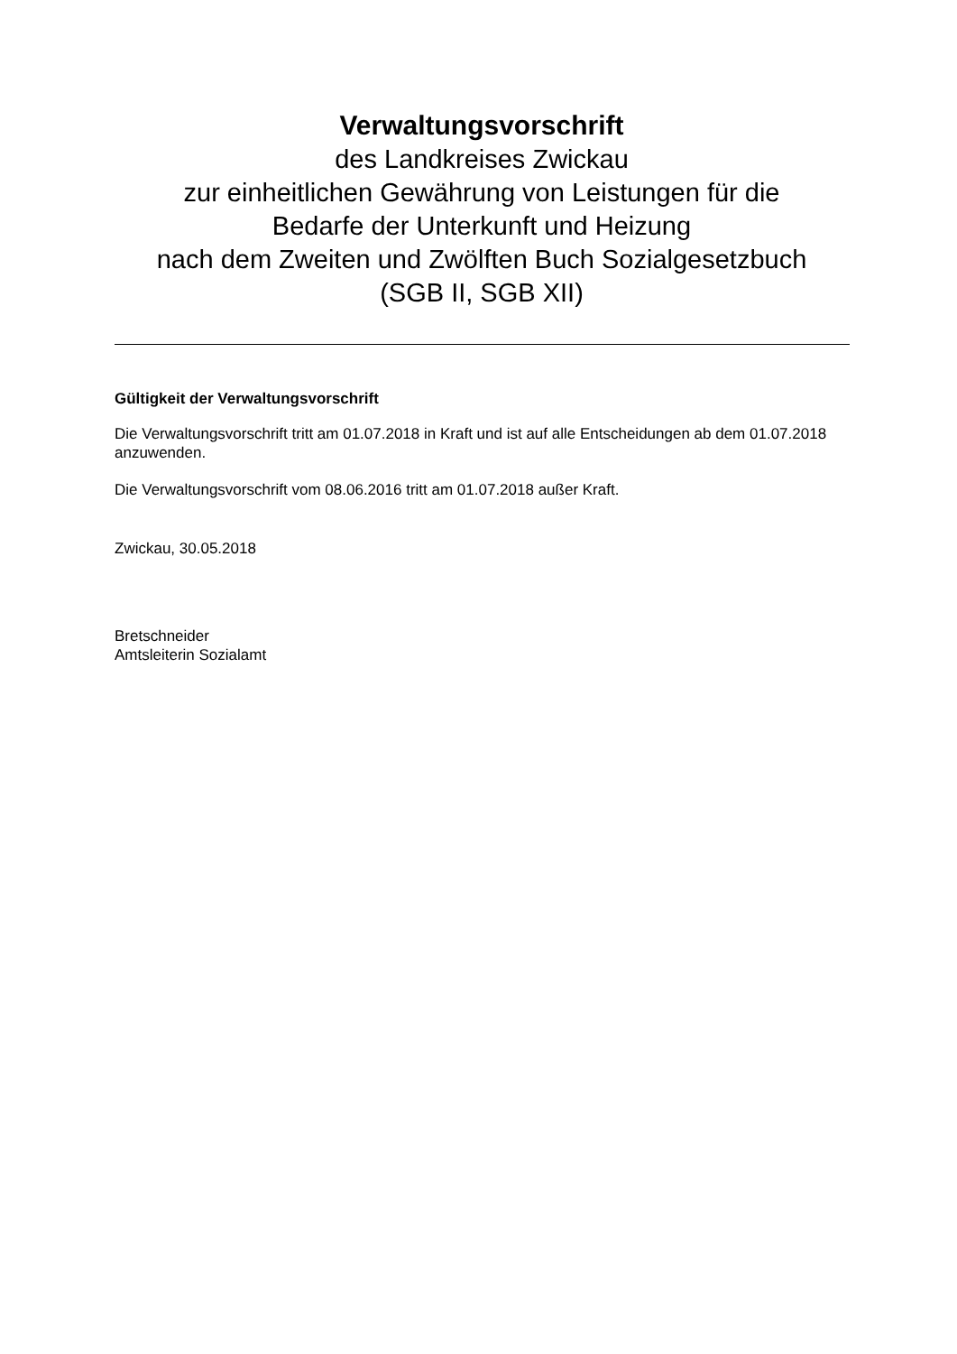Verwaltungsvorschrift
des Landkreises Zwickau
zur einheitlichen Gewährung von Leistungen für die
Bedarfe der Unterkunft und Heizung
nach dem Zweiten und Zwölften Buch Sozialgesetzbuch
(SGB II, SGB XII)
Gültigkeit der Verwaltungsvorschrift
Die Verwaltungsvorschrift tritt am 01.07.2018 in Kraft und ist auf alle Entscheidungen ab dem 01.07.2018 anzuwenden.
Die Verwaltungsvorschrift vom 08.06.2016 tritt am 01.07.2018 außer Kraft.
Zwickau, 30.05.2018
Bretschneider
Amtsleiterin Sozialamt